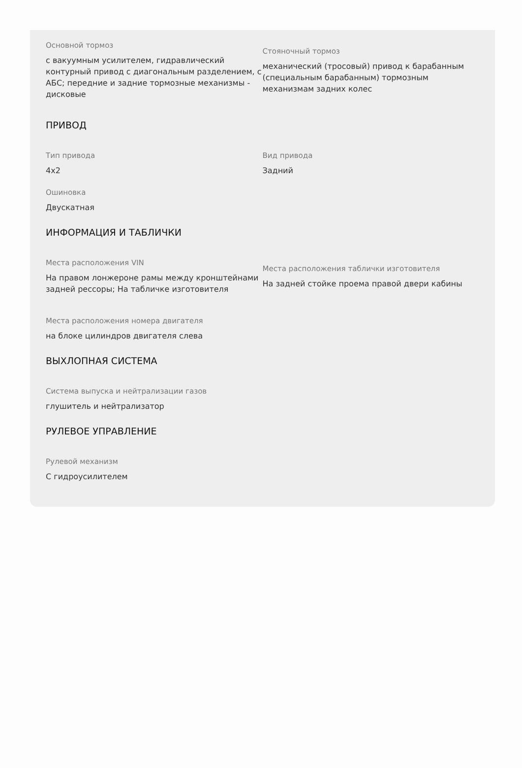Основной тормоз
с вакуумным усилителем, гидравлический контурный привод с диагональным разделением, с АБС; передние и задние тормозные механизмы - дисковые
Стояночный тормоз
механический (тросовый) привод к барабанным (специальным барабанным) тормозным механизмам задних колес
ПРИВОД
Тип привода
4x2
Вид привода
Задний
Ошиновка
Двускатная
ИНФОРМАЦИЯ И ТАБЛИЧКИ
Места расположения VIN
На правом лонжероне рамы между кронштейнами задней рессоры; На табличке изготовителя
Места расположения таблички изготовителя
На задней стойке проема правой двери кабины
Места расположения номера двигателя
на блоке цилиндров двигателя слева
ВЫХЛОПНАЯ СИСТЕМА
Система выпуска и нейтрализации газов
глушитель и нейтрализатор
РУЛЕВОЕ УПРАВЛЕНИЕ
Рулевой механизм
С гидроусилителем